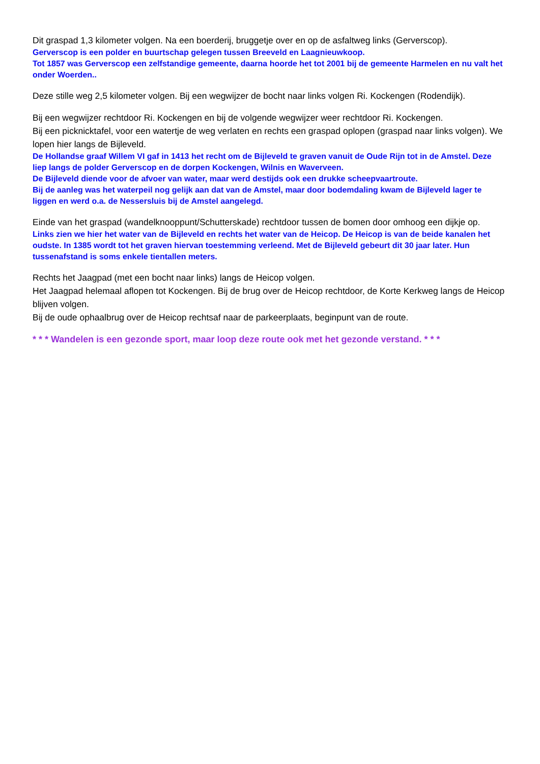Dit graspad 1,3 kilometer volgen. Na een boerderij, bruggetje over en op de asfaltweg links (Gerverscop).
Gerverscop is een polder en buurtschap gelegen tussen Breeveld en Laagnieuwkoop.
Tot 1857 was Gerverscop een zelfstandige gemeente, daarna hoorde het tot 2001 bij de gemeente Harmelen en nu valt het onder Woerden..
Deze stille weg 2,5 kilometer volgen. Bij een wegwijzer de bocht naar links volgen Ri. Kockengen (Rodendijk).
Bij een wegwijzer rechtdoor Ri. Kockengen en bij de volgende wegwijzer weer rechtdoor Ri. Kockengen.
Bij een picknicktafel, voor een watertje de weg verlaten en rechts een graspad oplopen (graspad naar links volgen). We lopen hier langs de Bijleveld.
De Hollandse graaf Willem VI gaf in 1413 het recht om de Bijleveld te graven vanuit de Oude Rijn tot in de Amstel. Deze liep langs de polder Gerverscop en de dorpen Kockengen, Wilnis en Waverveen.
De Bijleveld diende voor de afvoer van water, maar werd destijds ook een drukke scheepvaartroute.
Bij de aanleg was het waterpeil nog gelijk aan dat van de Amstel, maar door bodemdaling kwam de Bijleveld lager te liggen en werd o.a. de Nessersluis bij de Amstel aangelegd.
Einde van het graspad (wandelknooppunt/Schutterskade) rechtdoor tussen de bomen door omhoog een dijkje op.
Links zien we hier het water van de Bijleveld en rechts het water van de Heicop. De Heicop is van de beide kanalen het oudste. In 1385 wordt tot het graven hiervan toestemming verleend. Met de Bijleveld gebeurt dit 30 jaar later. Hun tussenafstand is soms enkele tientallen meters.
Rechts het Jaagpad (met een bocht naar links) langs de Heicop volgen.
Het Jaagpad helemaal aflopen tot Kockengen. Bij de brug over de Heicop rechtdoor, de Korte Kerkweg langs de Heicop blijven volgen.
Bij de oude ophaalbrug over de Heicop rechtsaf naar de parkeerplaats, beginpunt van de route.
* * * Wandelen is een gezonde sport, maar loop deze route ook met het gezonde verstand. * * *